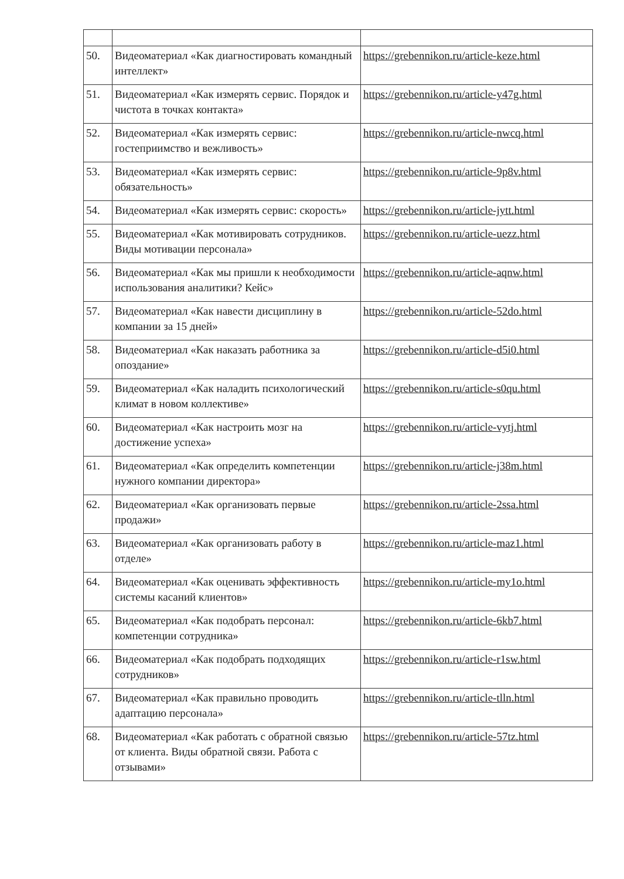| 50. | Видеоматериал «Как диагностировать командный интеллект» | https://grebennikon.ru/article-keze.html |
| 51. | Видеоматериал «Как измерять сервис. Порядок и чистота в точках контакта» | https://grebennikon.ru/article-y47g.html |
| 52. | Видеоматериал «Как измерять сервис: гостеприимство и вежливость» | https://grebennikon.ru/article-nwcq.html |
| 53. | Видеоматериал «Как измерять сервис: обязательность» | https://grebennikon.ru/article-9p8v.html |
| 54. | Видеоматериал «Как измерять сервис: скорость» | https://grebennikon.ru/article-jytt.html |
| 55. | Видеоматериал «Как мотивировать сотрудников. Виды мотивации персонала» | https://grebennikon.ru/article-uezz.html |
| 56. | Видеоматериал «Как мы пришли к необходимости использования аналитики? Кейс» | https://grebennikon.ru/article-aqnw.html |
| 57. | Видеоматериал «Как навести дисциплину в компании за 15 дней» | https://grebennikon.ru/article-52do.html |
| 58. | Видеоматериал «Как наказать работника за опоздание» | https://grebennikon.ru/article-d5i0.html |
| 59. | Видеоматериал «Как наладить психологический климат в новом коллективе» | https://grebennikon.ru/article-s0qu.html |
| 60. | Видеоматериал «Как настроить мозг на достижение успеха» | https://grebennikon.ru/article-vytj.html |
| 61. | Видеоматериал «Как определить компетенции нужного компании директора» | https://grebennikon.ru/article-j38m.html |
| 62. | Видеоматериал «Как организовать первые продажи» | https://grebennikon.ru/article-2ssa.html |
| 63. | Видеоматериал «Как организовать работу в отделе» | https://grebennikon.ru/article-maz1.html |
| 64. | Видеоматериал «Как оценивать эффективность системы касаний клиентов» | https://grebennikon.ru/article-my1o.html |
| 65. | Видеоматериал «Как подобрать персонал: компетенции сотрудника» | https://grebennikon.ru/article-6kb7.html |
| 66. | Видеоматериал «Как подобрать подходящих сотрудников» | https://grebennikon.ru/article-r1sw.html |
| 67. | Видеоматериал «Как правильно проводить адаптацию персонала» | https://grebennikon.ru/article-tlln.html |
| 68. | Видеоматериал «Как работать с обратной связью от клиента. Виды обратной связи. Работа с отзывами» | https://grebennikon.ru/article-57tz.html |